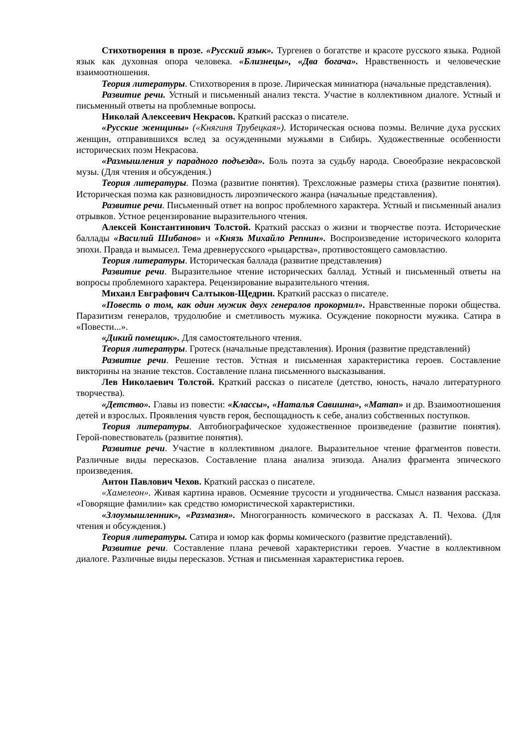Стихотворения в прозе. «Русский язык». Тургенев о богатстве и красоте русского языка. Родной язык как духовная опора человека. «Близнецы», «Два богача». Нравственность и человеческие взаимоотношения.
Теория литературы. Стихотворения в прозе. Лирическая миниатюра (начальные представления).
Развитие речи. Устный и письменный анализ текста. Участие в коллективном диалоге. Устный и письменный ответы на проблемные вопросы.
Николай Алексеевич Некрасов. Краткий рассказ о писателе.
«Русские женщины» («Княгиня Трубецкая»). Историческая основа поэмы. Величие духа русских женщин, отправившихся вслед за осужденными мужьями в Сибирь. Художественные особенности исторических поэм Некрасова.
«Размышления у парадного подъезда». Боль поэта за судьбу народа. Своеобразие некрасовской музы. (Для чтения и обсуждения.)
Теория литературы. Поэма (развитие понятия). Трехсложные размеры стиха (развитие понятия). Историческая поэма как разновидность лироэпического жанра (начальные представления).
Развитие речи. Письменный ответ на вопрос проблемного характера. Устный и письменный анализ отрывков. Устное рецензирование выразительного чтения.
Алексей Константинович Толстой. Краткий рассказ о жизни и творчестве поэта. Исторические баллады «Василий Шибанов» и «Князь Михайло Репнин». Воспроизведение исторического колорита эпохи. Правда и вымысел. Тема древнерусского «рыцарства», противостоящего самовластию.
Теория литературы. Историческая баллада (развитие представления)
Развитие речи. Выразительное чтение исторических баллад. Устный и письменный ответы на вопросы проблемного характера. Рецензирование выразительного чтения.
Михаил Евграфович Салтыков-Щедрин. Краткий рассказ о писателе.
«Повесть о том, как один мужик двух генералов прокормил». Нравственные пороки общества. Паразитизм генералов, трудолюбие и сметливость мужика. Осуждение покорности мужика. Сатира в «Повести...».
«Дикий помещик». Для самостоятельного чтения.
Теория литературы. Гротеск (начальные представления). Ирония (развитие представлений)
Развитие речи. Решение тестов. Устная и письменная характеристика героев. Составление викторины на знание текстов. Составление плана письменного высказывания.
Лев Николаевич Толстой. Краткий рассказ о писателе (детство, юность, начало литературного творчества).
«Детство». Главы из повести: «Классы», «Наталья Савишна», «Maman» и др. Взаимоотношения детей и взрослых. Проявления чувств героя, беспощадность к себе, анализ собственных поступков.
Теория литературы. Автобиографическое художественное произведение (развитие понятия). Герой-повествователь (развитие понятия).
Развитие речи. Участие в коллективном диалоге. Выразительное чтение фрагментов повести. Различные виды пересказов. Составление плана анализа эпизода. Анализ фрагмента эпического произведения.
Антон Павлович Чехов. Краткий рассказ о писателе.
«Хамелеон». Живая картина нравов. Осмеяние трусости и угодничества. Смысл названия рассказа. «Говорящие фамилии» как средство юмористической характеристики.
«Злоумышленник», «Размазня». Многогранность комического в рассказах А. П. Чехова. (Для чтения и обсуждения.)
Теория литературы. Сатира и юмор как формы комического (развитие представлений).
Развитие речи. Составление плана речевой характеристики героев. Участие в коллективном диалоге. Различные виды пересказов. Устная и письменная характеристика героев.